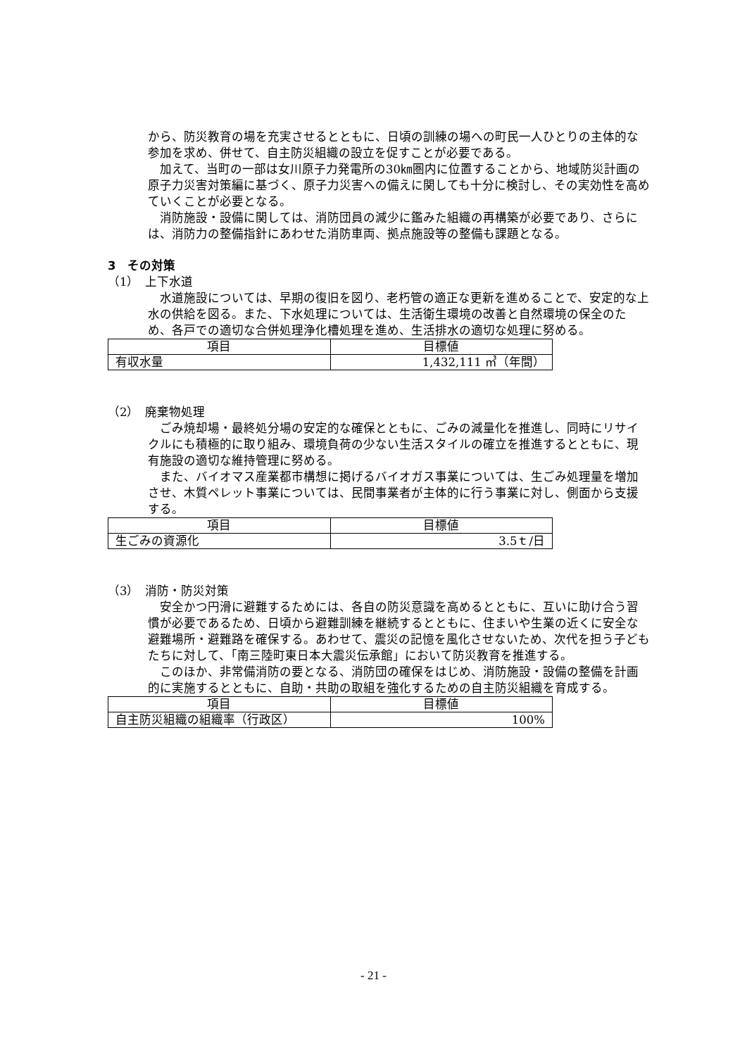から、防災教育の場を充実させるとともに、日頃の訓練の場への町民一人ひとりの主体的な参加を求め、併せて、自主防災組織の設立を促すことが必要である。
　加えて、当町の一部は女川原子力発電所の30㎞圏内に位置することから、地域防災計画の原子力災害対策編に基づく、原子力災害への備えに関しても十分に検討し、その実効性を高めていくことが必要となる。
　消防施設・設備に関しては、消防団員の減少に鑑みた組織の再構築が必要であり、さらには、消防力の整備指針にあわせた消防車両、拠点施設等の整備も課題となる。
3　その対策
（1）　上下水道
　水道施設については、早期の復旧を図り、老朽管の適正な更新を進めることで、安定的な上水の供給を図る。また、下水処理については、生活衛生環境の改善と自然環境の保全のため、各戸での適切な合併処理浄化槽処理を進め、生活排水の適切な処理に努める。
| 項目 | 目標値 |
| --- | --- |
| 有収水量 | 1,432,111 ㎥（年間） |
（2）　廃棄物処理
　ごみ焼却場・最終処分場の安定的な確保とともに、ごみの減量化を推進し、同時にリサイクルにも積極的に取り組み、環境負荷の少ない生活スタイルの確立を推進するとともに、現有施設の適切な維持管理に努める。
　また、バイオマス産業都市構想に掲げるバイオガス事業については、生ごみ処理量を増加させ、木質ペレット事業については、民間事業者が主体的に行う事業に対し、側面から支援する。
| 項目 | 目標値 |
| --- | --- |
| 生ごみの資源化 | 3.5ｔ/日 |
（3）　消防・防災対策
　安全かつ円滑に避難するためには、各自の防災意識を高めるとともに、互いに助け合う習慣が必要であるため、日頃から避難訓練を継続するとともに、住まいや生業の近くに安全な避難場所・避難路を確保する。あわせて、震災の記憶を風化させないため、次代を担う子どもたちに対して、「南三陸町東日本大震災伝承館」において防災教育を推進する。
　このほか、非常備消防の要となる、消防団の確保をはじめ、消防施設・設備の整備を計画的に実施するとともに、自助・共助の取組を強化するための自主防災組織を育成する。
| 項目 | 目標値 |
| --- | --- |
| 自主防災組織の組織率（行政区） | 100% |
- 21 -